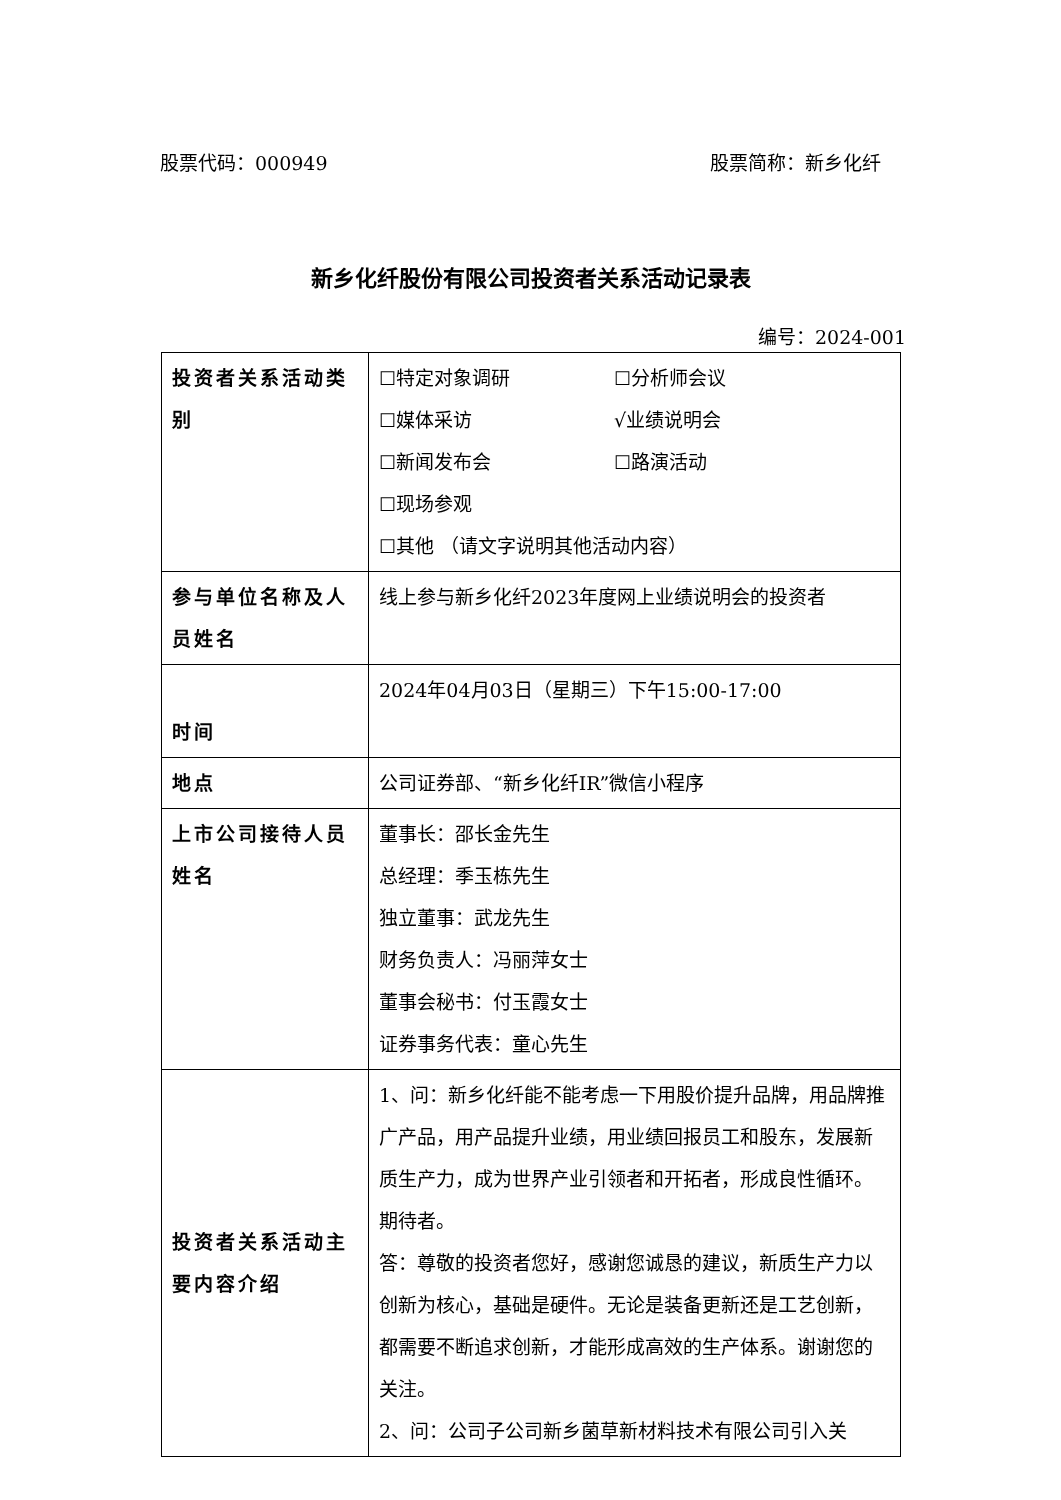股票代码：000949 股票简称：新乡化纤
新乡化纤股份有限公司投资者关系活动记录表
编号：2024-001
| 投资者关系活动类别 | ☐特定对象调研 ☐分析师会议 ☐媒体采访 √业绩说明会 ☐新闻发布会 ☐路演活动 ☐现场参观 ☐其他 （请文字说明其他活动内容） |
| 参与单位名称及人员姓名 | 线上参与新乡化纤2023年度网上业绩说明会的投资者 |
| 时间 | 2024年04月03日（星期三）下午15:00-17:00 |
| 地点 | 公司证券部、“新乡化纤IR”微信小程序 |
| 上市公司接待人员姓名 | 董事长：邵长金先生 总经理：季玉栋先生 独立董事：武龙先生 财务负责人：冯丽萍女士 董事会秘书：付玉霞女士 证券事务代表：童心先生 |
| 投资者关系活动主要内容介绍 | 1、问：新乡化纤能不能考虑一下用股价提升品牌，用品牌推广产品，用产品提升业绩，用业绩回报员工和股东，发展新质生产力，成为世界产业引领者和开拓者，形成良性循环。期待者。 答：尊敬的投资者您好，感谢您诚恳的建议，新质生产力以创新为核心，基础是硬件。无论是装备更新还是工艺创新，都需要不断追求创新，才能形成高效的生产体系。谢谢您的关注。 2、问：公司子公司新乡菌草新材料技术有限公司引入关 |